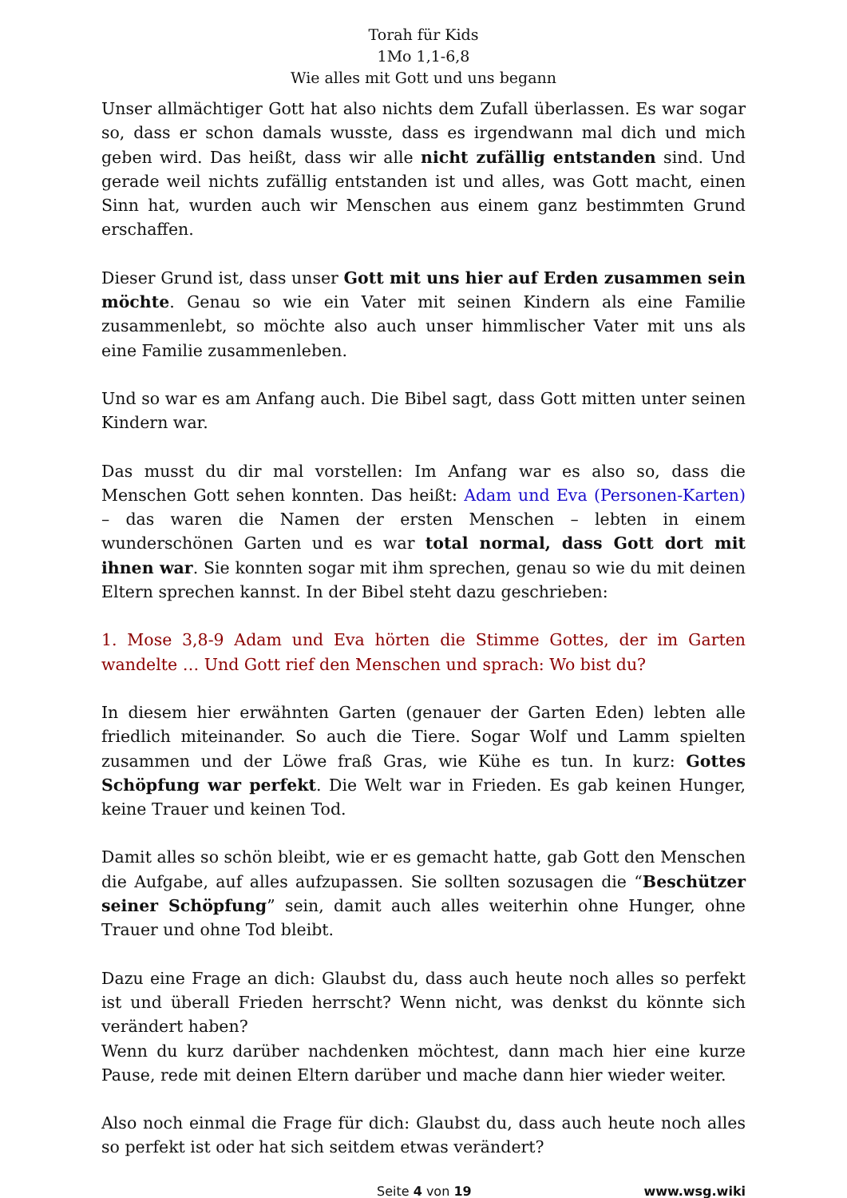Torah für Kids
1Mo 1,1-6,8
Wie alles mit Gott und uns begann
Unser allmächtiger Gott hat also nichts dem Zufall überlassen. Es war sogar so, dass er schon damals wusste, dass es irgendwann mal dich und mich geben wird. Das heißt, dass wir alle nicht zufällig entstanden sind. Und gerade weil nichts zufällig entstanden ist und alles, was Gott macht, einen Sinn hat, wurden auch wir Menschen aus einem ganz bestimmten Grund erschaffen.
Dieser Grund ist, dass unser Gott mit uns hier auf Erden zusammen sein möchte. Genau so wie ein Vater mit seinen Kindern als eine Familie zusammenlebt, so möchte also auch unser himmlischer Vater mit uns als eine Familie zusammenleben.
Und so war es am Anfang auch. Die Bibel sagt, dass Gott mitten unter seinen Kindern war.
Das musst du dir mal vorstellen: Im Anfang war es also so, dass die Menschen Gott sehen konnten. Das heißt: Adam und Eva (Personen-Karten) – das waren die Namen der ersten Menschen – lebten in einem wunderschönen Garten und es war total normal, dass Gott dort mit ihnen war. Sie konnten sogar mit ihm sprechen, genau so wie du mit deinen Eltern sprechen kannst. In der Bibel steht dazu geschrieben:
1. Mose 3,8-9 Adam und Eva hörten die Stimme Gottes, der im Garten wandelte … Und Gott rief den Menschen und sprach: Wo bist du?
In diesem hier erwähnten Garten (genauer der Garten Eden) lebten alle friedlich miteinander. So auch die Tiere. Sogar Wolf und Lamm spielten zusammen und der Löwe fraß Gras, wie Kühe es tun. In kurz: Gottes Schöpfung war perfekt. Die Welt war in Frieden. Es gab keinen Hunger, keine Trauer und keinen Tod.
Damit alles so schön bleibt, wie er es gemacht hatte, gab Gott den Menschen die Aufgabe, auf alles aufzupassen. Sie sollten sozusagen die “Beschützer seiner Schöpfung” sein, damit auch alles weiterhin ohne Hunger, ohne Trauer und ohne Tod bleibt.
Dazu eine Frage an dich: Glaubst du, dass auch heute noch alles so perfekt ist und überall Frieden herrscht? Wenn nicht, was denkst du könnte sich verändert haben?
Wenn du kurz darüber nachdenken möchtest, dann mach hier eine kurze Pause, rede mit deinen Eltern darüber und mache dann hier wieder weiter.
Also noch einmal die Frage für dich: Glaubst du, dass auch heute noch alles so perfekt ist oder hat sich seitdem etwas verändert?
Seite 4 von 19 www.wsg.wiki